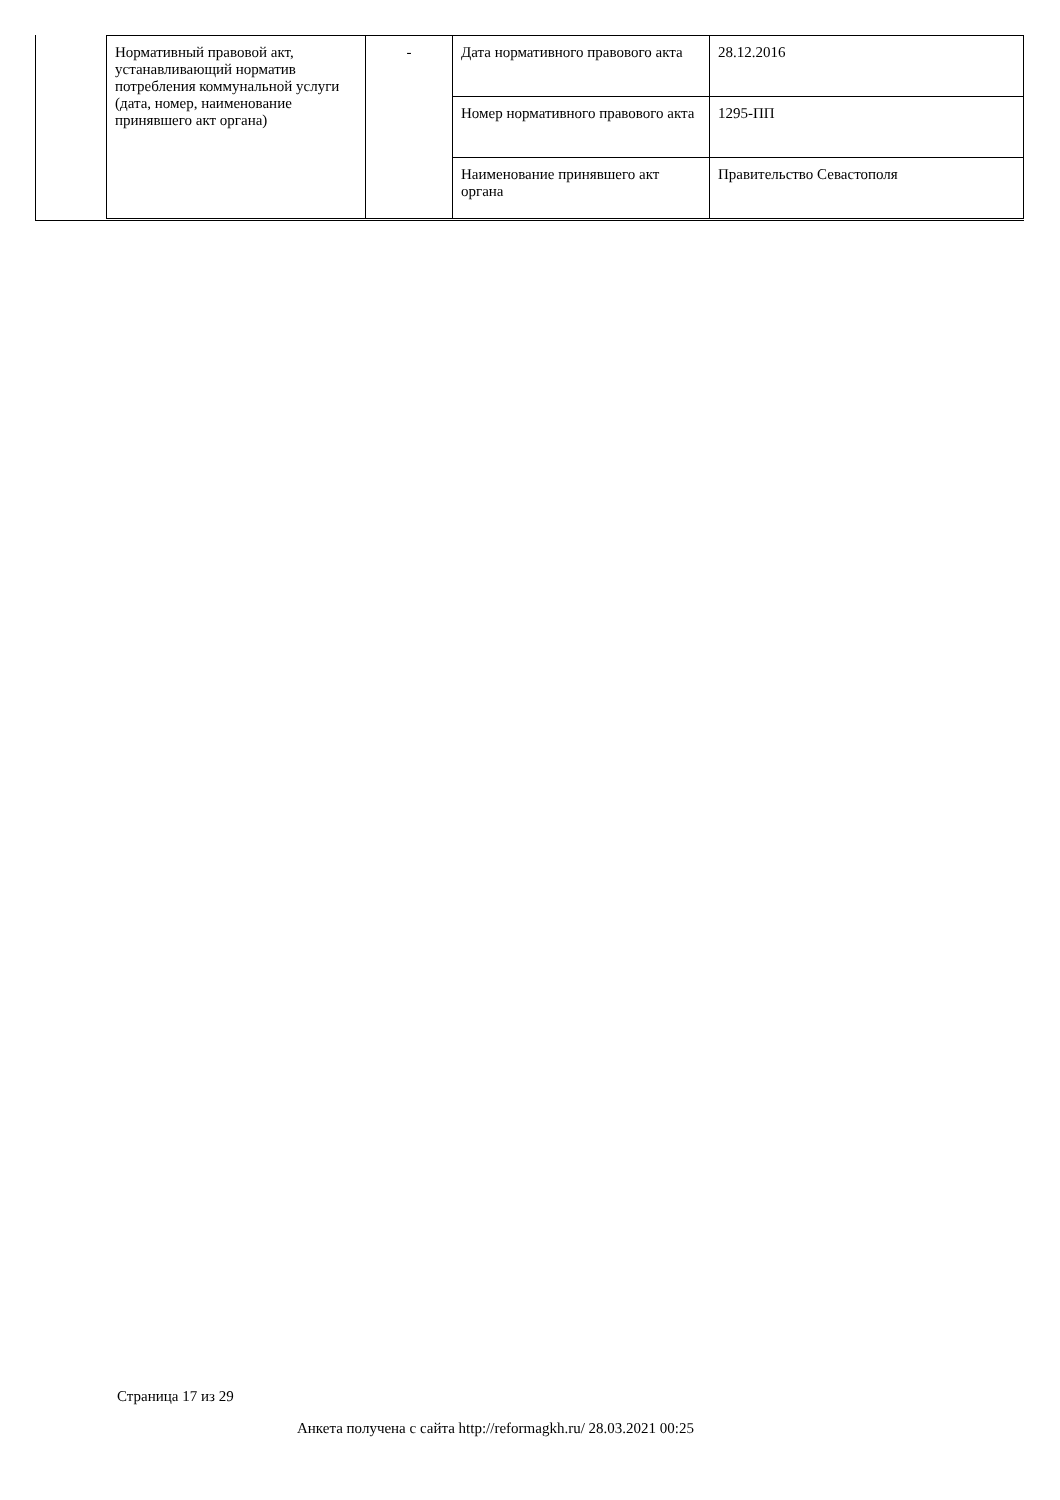| Нормативный правовой акт, устанавливающий норматив потребления коммунальной услуги (дата, номер, наименование принявшего акт органа) | - | Дата нормативного правового акта | 28.12.2016 |
| | | Номер нормативного правового акта | 1295-ПП |
| | | Наименование принявшего акт органа | Правительство Севастополя |
Страница 17 из 29
Анкета получена с сайта http://reformagkh.ru/ 28.03.2021 00:25